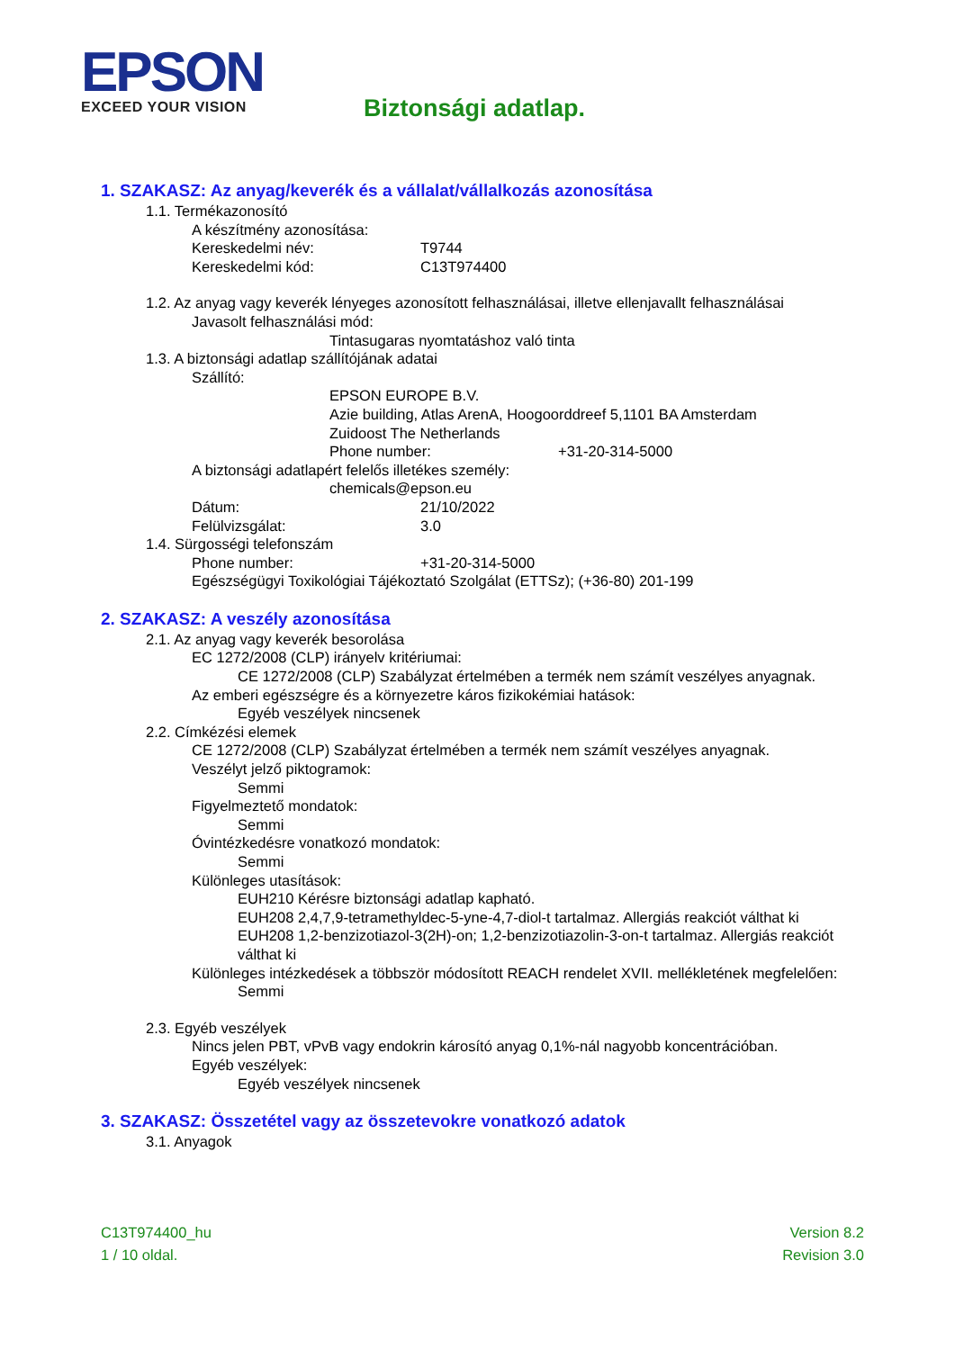EPSON
EXCEED YOUR VISION
Biztonsági adatlap.
1. SZAKASZ: Az anyag/keverék és a vállalat/vállalkozás azonosítása
1.1. Termékazonosító
A készítmény azonosítása:
Kereskedelmi név: T9744
Kereskedelmi kód: C13T974400
1.2. Az anyag vagy keverék lényeges azonosított felhasználásai, illetve ellenjavallt felhasználásai
Javasolt felhasználási mód:
Tintasugaras nyomtatáshoz való tinta
1.3. A biztonsági adatlap szállítójának adatai
Szállító:
EPSON EUROPE B.V.
Azie building, Atlas ArenA, Hoogoorddreef 5,1101 BA Amsterdam
Zuidoost The Netherlands
Phone number: +31-20-314-5000
A biztonsági adatlapért felelős illetékes személy:
chemicals@epson.eu
Dátum: 21/10/2022
Felülvizsgálat: 3.0
1.4. Sürgosségi telefonszám
Phone number: +31-20-314-5000
Egészségügyi Toxikológiai Tájékoztató Szolgálat (ETTSz); (+36-80) 201-199
2. SZAKASZ: A veszély azonosítása
2.1. Az anyag vagy keverék besorolása
EC 1272/2008 (CLP) irányelv kritériumai:
CE 1272/2008 (CLP) Szabályzat értelmében a termék nem számít veszélyes anyagnak.
Az emberi egészségre és a környezetre káros fizikokémiai hatások:
Egyéb veszélyek nincsenek
2.2. Címkézési elemek
CE 1272/2008 (CLP) Szabályzat értelmében a termék nem számít veszélyes anyagnak.
Veszélyt jelző piktogramok:
Semmi
Figyelmeztető mondatok:
Semmi
Óvintézkedésre vonatkozó mondatok:
Semmi
Különleges utasítások:
EUH210 Kérésre biztonsági adatlap kapható.
EUH208 2,4,7,9-tetramethyldec-5-yne-4,7-diol-t tartalmaz. Allergiás reakciót válthat ki
EUH208 1,2-benzizotiazol-3(2H)-on; 1,2-benzizotiazolin-3-on-t tartalmaz. Allergiás reakciót válthat ki
Különleges intézkedések a többször módosított REACH rendelet XVII. mellékletének megfelelően:
Semmi
2.3. Egyéb veszélyek
Nincs jelen PBT, vPvB vagy endokrin károsító anyag 0,1%-nál nagyobb koncentrációban.
Egyéb veszélyek:
Egyéb veszélyek nincsenek
3. SZAKASZ: Összetétel vagy az összetevokre vonatkozó adatok
3.1. Anyagok
C13T974400_hu
1 / 10 oldal.
Version 8.2
Revision 3.0